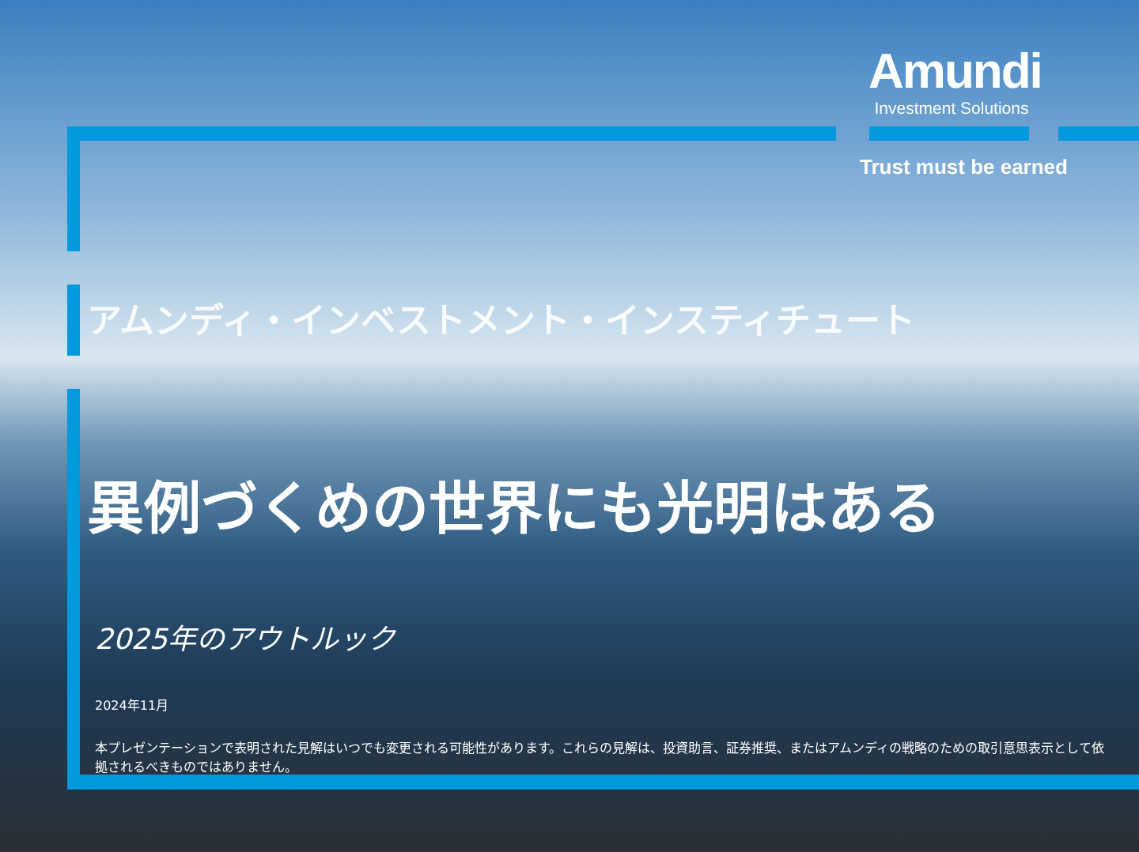Amundi
Investment Solutions
Trust must be earned
アムンディ・インベストメント・インスティチュート
異例づくめの世界にも光明はある
2025年のアウトルック
2024年11月
本プレゼンテーションで表明された見解はいつでも変更される可能性があります。これらの見解は、投資助言、証券推奨、またはアムンディの戦略のための取引意思表示として依拠されるべきものではありません。